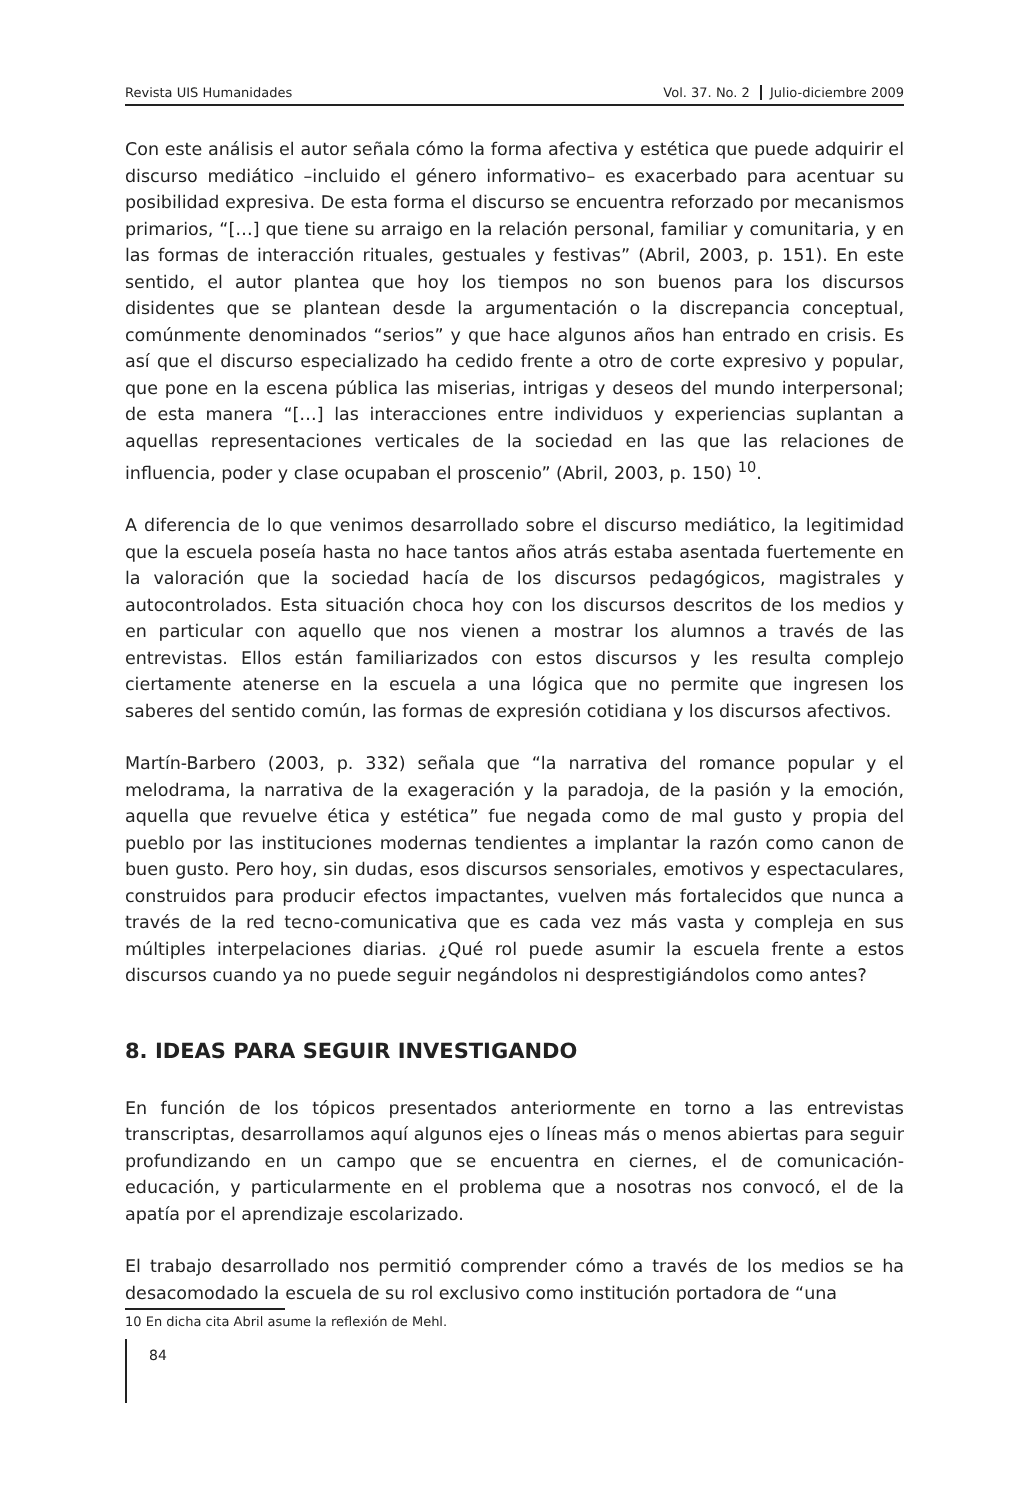Revista UIS Humanidades Vol. 37. No. 2 Julio-diciembre 2009
Con este análisis el autor señala cómo la forma afectiva y estética que puede adquirir el discurso mediático –incluido el género informativo– es exacerbado para acentuar su posibilidad expresiva. De esta forma el discurso se encuentra reforzado por mecanismos primarios, “[…] que tiene su arraigo en la relación personal, familiar y comunitaria, y en las formas de interacción rituales, gestuales y festivas” (Abril, 2003, p. 151). En este sentido, el autor plantea que hoy los tiempos no son buenos para los discursos disidentes que se plantean desde la argumentación o la discrepancia conceptual, comúnmente denominados “serios” y que hace algunos años han entrado en crisis. Es así que el discurso especializado ha cedido frente a otro de corte expresivo y popular, que pone en la escena pública las miserias, intrigas y deseos del mundo interpersonal; de esta manera “[…] las interacciones entre individuos y experiencias suplantan a aquellas representaciones verticales de la sociedad en las que las relaciones de influencia, poder y clase ocupaban el proscenio” (Abril, 2003, p. 150) <sup>10</sup>.
A diferencia de lo que venimos desarrollado sobre el discurso mediático, la legitimidad que la escuela poseía hasta no hace tantos años atrás estaba asentada fuertemente en la valoración que la sociedad hacía de los discursos pedagógicos, magistrales y autocontrolados. Esta situación choca hoy con los discursos descritos de los medios y en particular con aquello que nos vienen a mostrar los alumnos a través de las entrevistas. Ellos están familiarizados con estos discursos y les resulta complejo ciertamente atenerse en la escuela a una lógica que no permite que ingresen los saberes del sentido común, las formas de expresión cotidiana y los discursos afectivos.
Martín-Barbero (2003, p. 332) señala que “la narrativa del romance popular y el melodrama, la narrativa de la exageración y la paradoja, de la pasión y la emoción, aquella que revuelve ética y estética” fue negada como de mal gusto y propia del pueblo por las instituciones modernas tendientes a implantar la razón como canon de buen gusto. Pero hoy, sin dudas, esos discursos sensoriales, emotivos y espectaculares, construidos para producir efectos impactantes, vuelven más fortalecidos que nunca a través de la red tecno-comunicativa que es cada vez más vasta y compleja en sus múltiples interpelaciones diarias. ¿Qué rol puede asumir la escuela frente a estos discursos cuando ya no puede seguir negándolos ni desprestigiándolos como antes?
8. IDEAS PARA SEGUIR INVESTIGANDO
En función de los tópicos presentados anteriormente en torno a las entrevistas transcriptas, desarrollamos aquí algunos ejes o líneas más o menos abiertas para seguir profundizando en un campo que se encuentra en ciernes, el de comunicación-educación, y particularmente en el problema que a nosotras nos convocó, el de la apatía por el aprendizaje escolarizado.
El trabajo desarrollado nos permitió comprender cómo a través de los medios se ha desacomodado la escuela de su rol exclusivo como institución portadora de “una
10 En dicha cita Abril asume la reflexión de Mehl.
84